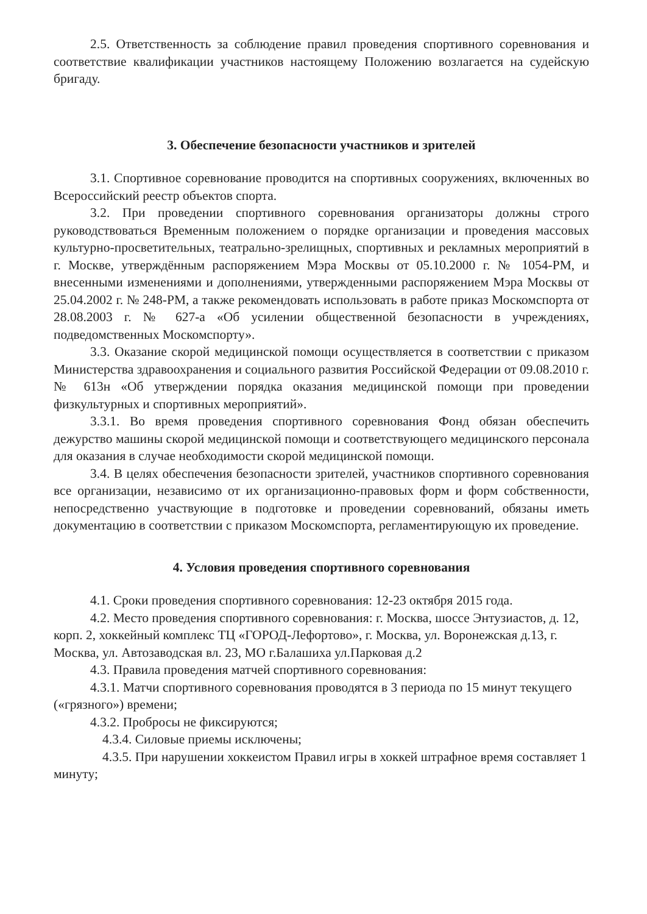2.5. Ответственность за соблюдение правил проведения спортивного соревнования и соответствие квалификации участников настоящему Положению возлагается на судейскую бригаду.
3. Обеспечение безопасности участников и зрителей
3.1. Спортивное соревнование проводится на спортивных сооружениях, включенных во Всероссийский реестр объектов спорта.
3.2. При проведении спортивного соревнования организаторы должны строго руководствоваться Временным положением о порядке организации и проведения массовых культурно-просветительных, театрально-зрелищных, спортивных и рекламных мероприятий в г. Москве, утверждённым распоряжением Мэра Москвы от 05.10.2000 г. № 1054-РМ, и внесенными изменениями и дополнениями, утвержденными распоряжением Мэра Москвы от 25.04.2002 г. № 248-РМ, а также рекомендовать использовать в работе приказ Москомспорта от 28.08.2003 г. № 627-а «Об усилении общественной безопасности в учреждениях, подведомственных Москомспорту».
3.3. Оказание скорой медицинской помощи осуществляется в соответствии с приказом Министерства здравоохранения и социального развития Российской Федерации от 09.08.2010 г. № 613н «Об утверждении порядка оказания медицинской помощи при проведении физкультурных и спортивных мероприятий».
3.3.1. Во время проведения спортивного соревнования Фонд обязан обеспечить дежурство машины скорой медицинской помощи и соответствующего медицинского персонала для оказания в случае необходимости скорой медицинской помощи.
3.4. В целях обеспечения безопасности зрителей, участников спортивного соревнования все организации, независимо от их организационно-правовых форм и форм собственности, непосредственно участвующие в подготовке и проведении соревнований, обязаны иметь документацию в соответствии с приказом Москомспорта, регламентирующую их проведение.
4. Условия проведения спортивного соревнования
4.1. Сроки проведения спортивного соревнования: 12-23 октября 2015 года.
4.2. Место проведения спортивного соревнования: г. Москва, шоссе Энтузиастов, д. 12, корп. 2, хоккейный комплекс ТЦ «ГОРОД-Лефортово», г. Москва, ул. Воронежская д.13, г. Москва, ул. Автозаводская вл. 23, МО г.Балашиха ул.Парковая д.2
4.3. Правила проведения матчей спортивного соревнования:
4.3.1. Матчи спортивного соревнования проводятся в 3 периода по 15 минут текущего («грязного») времени;
4.3.2. Пробросы не фиксируются;
4.3.4. Силовые приемы исключены;
4.3.5. При нарушении хоккеистом Правил игры в хоккей штрафное время составляет 1 минуту;